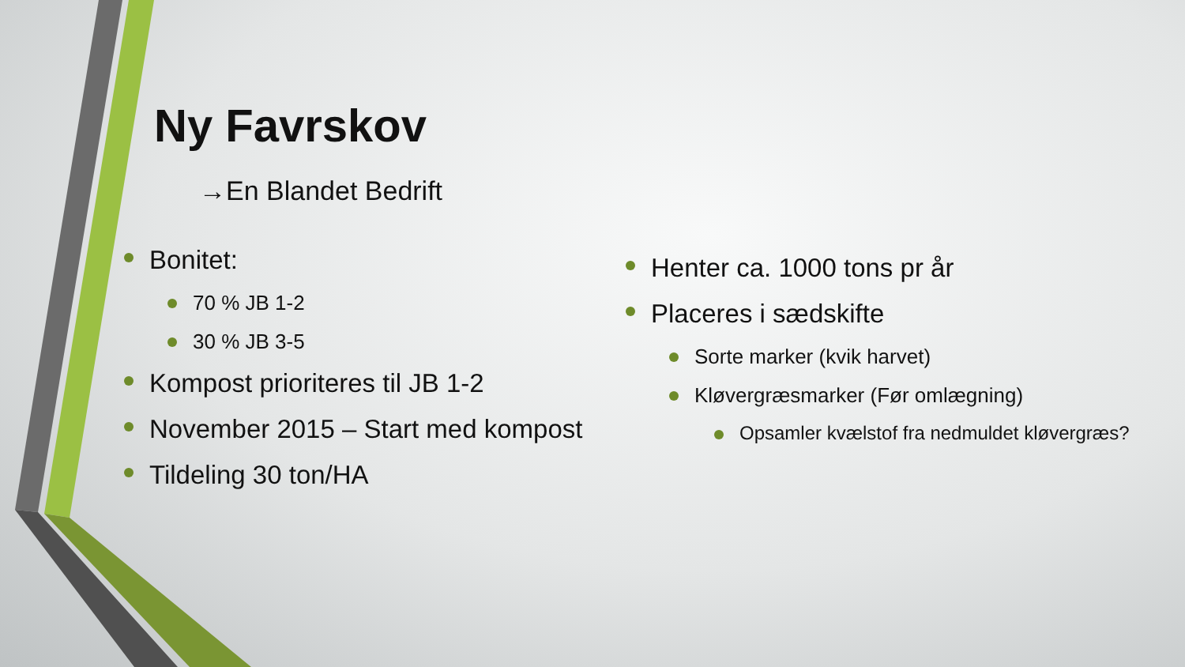Ny Favrskov
→En Blandet Bedrift
Bonitet:
70 % JB 1-2
30 % JB 3-5
Kompost prioriteres til JB 1-2
November 2015 – Start med kompost
Tildeling 30 ton/HA
Henter ca. 1000 tons pr år
Placeres i sædskifte
Sorte marker (kvik harvet)
Kløvergræsmarker (Før omlægning)
Opsamler kvælstof fra nedmuldet kløvergræs?